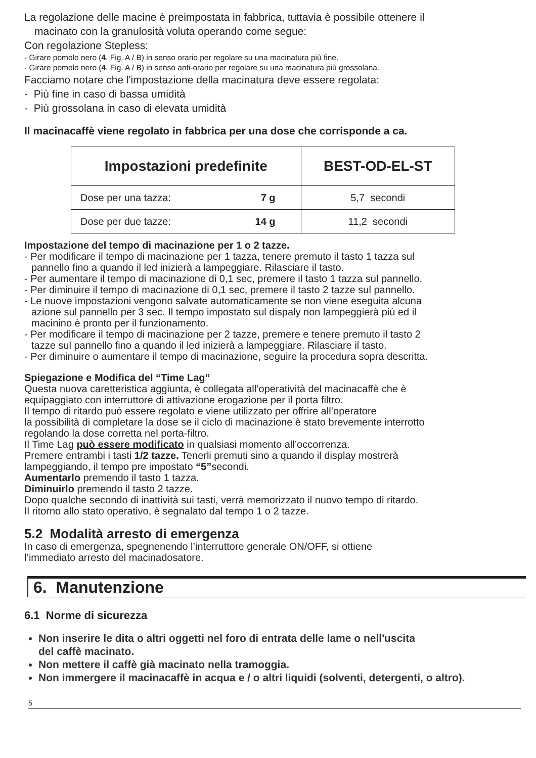La regolazione delle macine è preimpostata in fabbrica, tuttavia è possibile ottenere il
macinato con la granulosità voluta operando come segue:
Con regolazione Stepless:
- Girare pomolo nero (4, Fig. A / B) in senso orario per regolare su una macinatura più fine.
- Girare pomolo nero (4, Fig. A / B) in senso anti-orario per regolare su una macinatura più grossolana.
Facciamo notare che l'impostazione della macinatura deve essere regolata:
- Più fine in caso di bassa umidità
- Più grossolana in caso di elevata umidità
Il macinacaffè viene regolato in fabbrica per una dose che corrisponde a ca.
| Impostazioni predefinite | | BEST-OD-EL-ST |
| --- | --- | --- |
| Dose per una tazza: | 7 g | 5,7 secondi |
| Dose per due tazze: | 14 g | 11,2 secondi |
Impostazione del tempo di macinazione per 1 o 2 tazze.
- Per modificare il tempo di macinazione per 1 tazza, tenere premuto il tasto 1 tazza sul
pannello fino a quando il led inizierà a lampeggiare. Rilasciare il tasto.
- Per aumentare il tempo di macinazione di 0,1 sec, premere il tasto 1 tazza sul pannello.
- Per diminuire il tempo di macinazione di 0,1 sec, premere il tasto 2 tazze sul pannello.
- Le nuove impostazioni vengono salvate automaticamente se non viene eseguita alcuna
azione sul pannello per 3 sec. Il tempo impostato sul dispaly non lampeggierà più ed il
macinino è pronto per il funzionamento.
- Per modificare il tempo di macinazione per 2 tazze, premere e tenere premuto il tasto 2
tazze sul pannello fino a quando il led inizierà a lampeggiare. Rilasciare il tasto.
- Per diminuire o aumentare il tempo di macinazione, seguire la procedura sopra descritta.
Spiegazione e Modifica del “Time Lag”
Questa nuova caretteristica aggiunta, è collegata all’operatività del macinacaffè che è
equipaggiato con interruttore di attivazione erogazione per il porta filtro.
Il tempo di ritardo può essere regolato e viene utilizzato per offrire all’operatore
la possibilità di completare la dose se il ciclo di macinazione è stato brevemente interrotto
regolando la dose corretta nel porta-filtro.
Il Time Lag può essere modificato in qualsiasi momento all’occorrenza.
Premere entrambi i tasti 1/2 tazze. Tenerli premuti sino a quando il display mostrerà
lampeggiando, il tempo pre impostato “5”secondi.
Aumentarlo premendo il tasto 1 tazza.
Diminuirlo premendo il tasto 2 tazze.
Dopo qualche secondo di inattività sui tasti, verrà memorizzato il nuovo tempo di ritardo.
Il ritorno allo stato operativo, è segnalato dal tempo 1 o 2 tazze.
5.2 Modalità arresto di emergenza
In caso di emergenza, spegnenendo l’interruttore generale ON/OFF, si ottiene
l’immediato arresto del macinadosatore.
6. Manutenzione
6.1 Norme di sicurezza
Non inserire le dita o altri oggetti nel foro di entrata delle lame o nell'uscita
del caffè macinato.
Non mettere il caffè già macinato nella tramoggia.
Non immergere il macinacaffè in acqua e / o altri liquidi (solventi, detergenti, o altro).
5